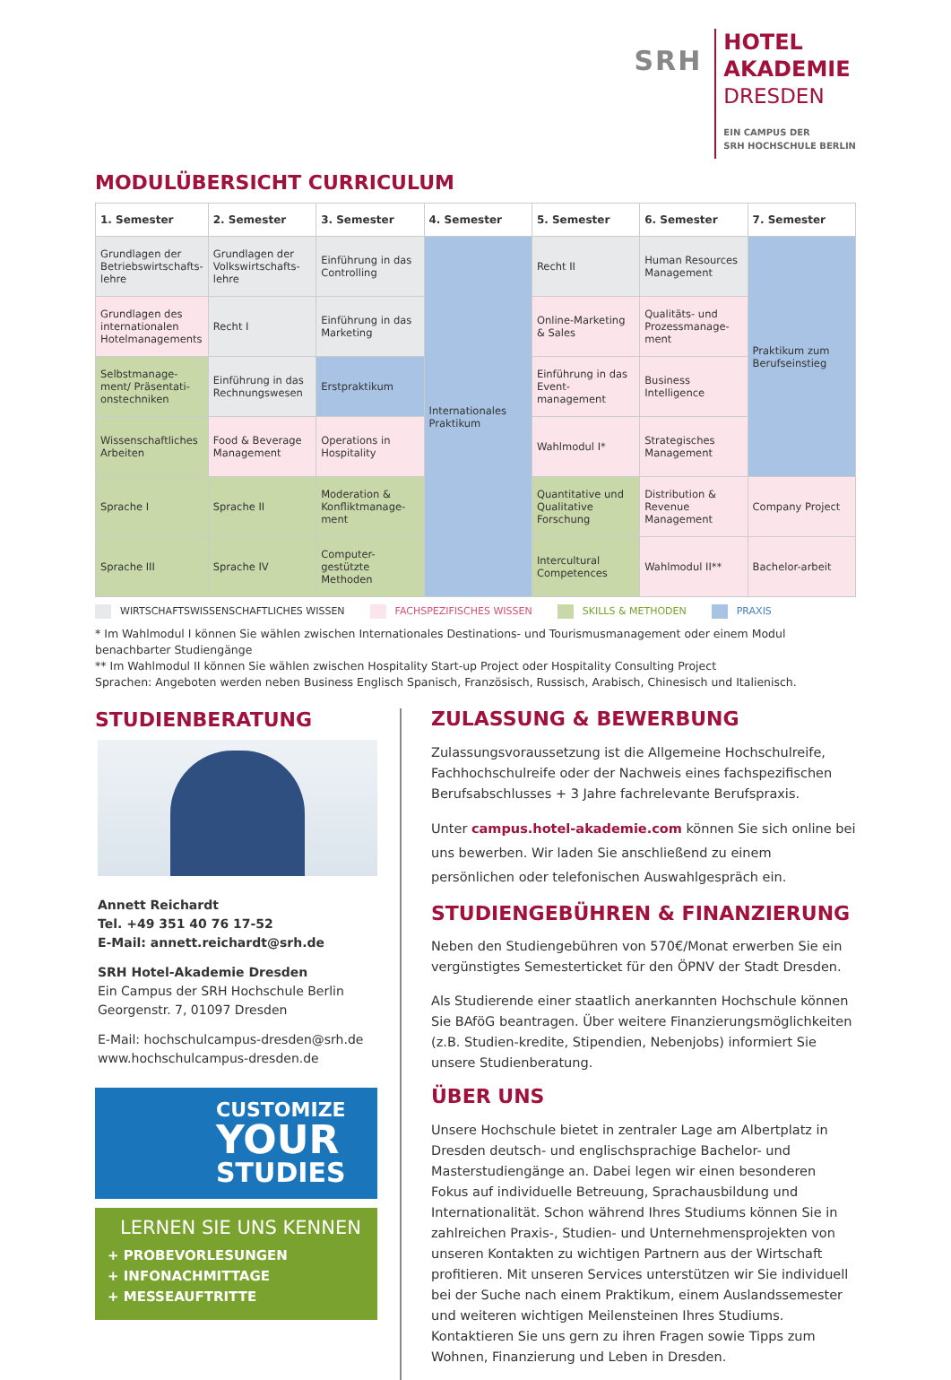SRH
HOTEL
AKADEMIE
DRESDEN
EIN CAMPUS DER
SRH HOCHSCHULE BERLIN
MODULÜBERSICHT CURRICULUM
| 1. Semester | 2. Semester | 3. Semester | 4. Semester | 5. Semester | 6. Semester | 7. Semester |
| --- | --- | --- | --- | --- | --- | --- |
| Grundlagen der Betriebswirtschafts-lehre | Grundlagen der Volkswirtschafts-lehre | Einführung in das Controlling | Internationales Praktikum | Recht II | Human Resources Management | Praktikum zum Berufseinstieg |
| Grundlagen des internationalen Hotelmanagements | Recht I | Einführung in das Marketing | | Online-Marketing & Sales | Qualitäts- und Prozessmanage-ment | |
| Selbstmanage-ment/ Präsentati-onstechniken | Einführung in das Rechnungswesen | Erstpraktikum | | Einführung in das Event-management | Business Intelligence | |
| Wissenschaftliches Arbeiten | Food & Beverage Management | Operations in Hospitality | | Wahlmodul I* | Strategisches Management | |
| Sprache I | Sprache II | Moderation & Konfliktmanage-ment | | Quantitative und Qualitative Forschung | Distribution & Revenue Management | Company Project |
| Sprache III | Sprache IV | Computer-gestützte Methoden | | Intercultural Competences | Wahlmodul II** | Bachelor-arbeit |
WIRTSCHAFTSWISSENSCHAFTLICHES WISSEN FACHSPEZIFISCHES WISSEN SKILLS & METHODEN PRAXIS
* Im Wahlmodul I können Sie wählen zwischen Internationales Destinations- und Tourismusmanagement oder einem Modul benachbarter Studiengänge
** Im Wahlmodul II können Sie wählen zwischen Hospitality Start-up Project oder Hospitality Consulting Project
Sprachen: Angeboten werden neben Business Englisch Spanisch, Französisch, Russisch, Arabisch, Chinesisch und Italienisch.
STUDIENBERATUNG
Annett Reichardt
Tel. +49 351 40 76 17-52
E-Mail: annett.reichardt@srh.de
SRH Hotel-Akademie Dresden
Ein Campus der SRH Hochschule Berlin
Georgenstr. 7, 01097 Dresden
E-Mail: hochschulcampus-dresden@srh.de
www.hochschulcampus-dresden.de
CUSTOMIZE
YOUR
STUDIES
LERNEN SIE UNS KENNEN
+ PROBEVORLESUNGEN
+ INFONACHMITTAGE
+ MESSEAUFTRITTE
ZULASSUNG & BEWERBUNG
Zulassungsvoraussetzung ist die Allgemeine Hochschulreife, Fachhochschulreife oder der Nachweis eines fachspezifischen Berufsabschlusses + 3 Jahre fachrelevante Berufspraxis.
Unter campus.hotel-akademie.com können Sie sich online bei uns bewerben. Wir laden Sie anschließend zu einem persönlichen oder telefonischen Auswahlgespräch ein.
STUDIENGEBÜHREN & FINANZIERUNG
Neben den Studiengebühren von 570€/Monat erwerben Sie ein vergünstigtes Semesterticket für den ÖPNV der Stadt Dresden.
Als Studierende einer staatlich anerkannten Hochschule können Sie BAföG beantragen. Über weitere Finanzierungsmöglichkeiten (z.B. Studien-kredite, Stipendien, Nebenjobs) informiert Sie unsere Studienberatung.
ÜBER UNS
Unsere Hochschule bietet in zentraler Lage am Albertplatz in Dresden deutsch- und englischsprachige Bachelor- und Masterstudiengänge an. Dabei legen wir einen besonderen Fokus auf individuelle Betreuung, Sprachausbildung und Internationalität. Schon während Ihres Studiums können Sie in zahlreichen Praxis-, Studien- und Unternehmensprojekten von unseren Kontakten zu wichtigen Partnern aus der Wirtschaft profitieren. Mit unseren Services unterstützen wir Sie individuell bei der Suche nach einem Praktikum, einem Auslandssemester und weiteren wichtigen Meilensteinen Ihres Studiums. Kontaktieren Sie uns gern zu ihren Fragen sowie Tipps zum Wohnen, Finanzierung und Leben in Dresden.